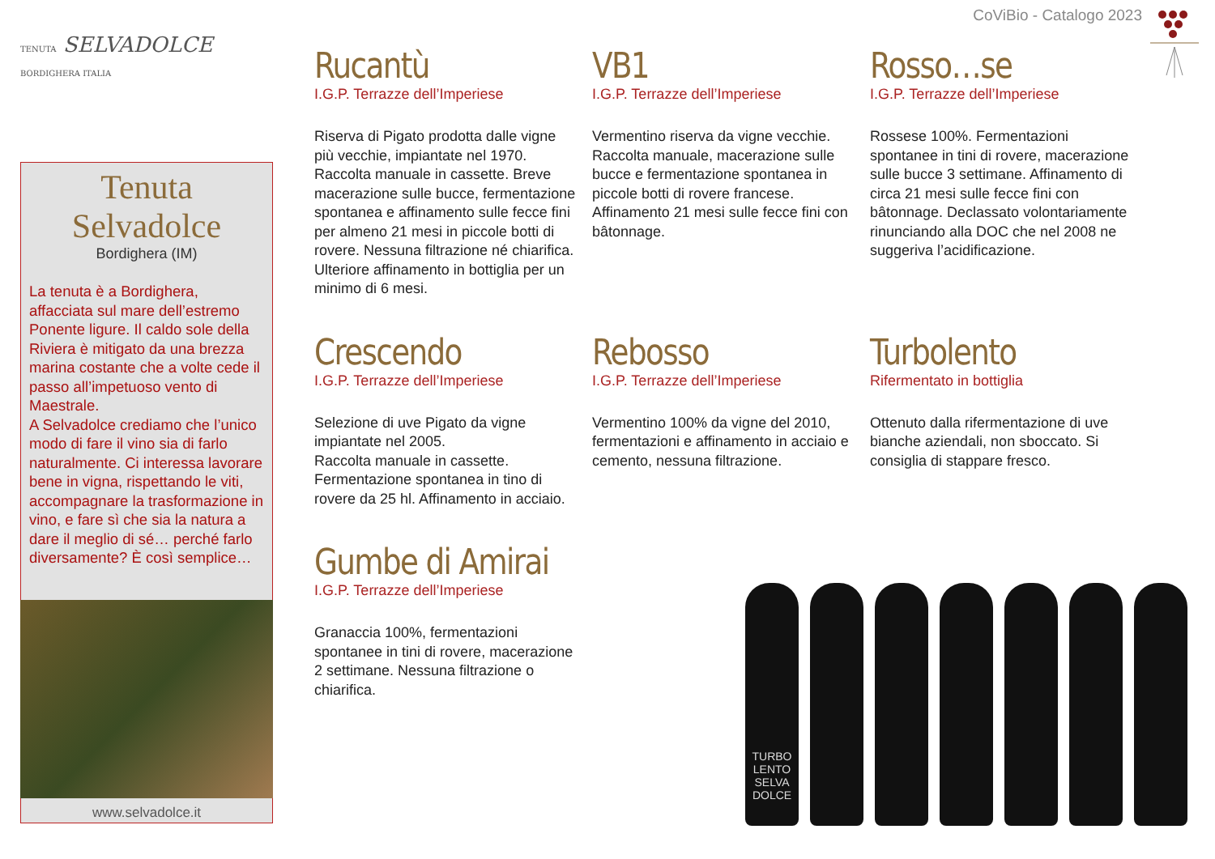CoViBio - Catalogo 2023
TENUTA SELVADOLCE
BORDIGHERA ITALIA
Tenuta
Selvadolce
Bordighera (IM)
La tenuta è a Bordighera, affacciata sul mare dell’estremo Ponente ligure. Il caldo sole della Riviera è mitigato da una brezza marina costante che a volte cede il passo all’impetuoso vento di Maestrale.
A Selvadolce crediamo che l’unico modo di fare il vino sia di farlo naturalmente. Ci interessa lavorare bene in vigna, rispettando le viti, accompagnare la trasformazione in vino, e fare sì che sia la natura a dare il meglio di sé… perché farlo diversamente? È così semplice…
www.selvadolce.it
Rucantù
I.G.P. Terrazze dell’Imperiese
Riserva di Pigato prodotta dalle vigne più vecchie, impiantate nel 1970. Raccolta manuale in cassette. Breve macerazione sulle bucce, fermentazione spontanea e affinamento sulle fecce fini per almeno 21 mesi in piccole botti di rovere. Nessuna filtrazione né chiarifica. Ulteriore affinamento in bottiglia per un minimo di 6 mesi.
VB1
I.G.P. Terrazze dell’Imperiese
Vermentino riserva da vigne vecchie. Raccolta manuale, macerazione sulle bucce e fermentazione spontanea in piccole botti di rovere francese. Affinamento 21 mesi sulle fecce fini con bâtonnage.
Rosso…se
I.G.P. Terrazze dell’Imperiese
Rossese 100%. Fermentazioni spontanee in tini di rovere, macerazione sulle bucce 3 settimane. Affinamento di circa 21 mesi sulle fecce fini con bâtonnage. Declassato volontariamente rinunciando alla DOC che nel 2008 ne suggeriva l’acidificazione.
Crescendo
I.G.P. Terrazze dell’Imperiese
Selezione di uve Pigato da vigne impiantate nel 2005.
Raccolta manuale in cassette. Fermentazione spontanea in tino di rovere da 25 hl. Affinamento in acciaio.
Rebosso
I.G.P. Terrazze dell’Imperiese
Vermentino 100% da vigne del 2010, fermentazioni e affinamento in acciaio e cemento, nessuna filtrazione.
Turbolento
Rifermentato in bottiglia
Ottenuto dalla rifermentazione di uve bianche aziendali, non sboccato. Si consiglia di stappare fresco.
Gumbe di Amirai
I.G.P. Terrazze dell’Imperiese
Granaccia 100%, fermentazioni spontanee in tini di rovere, macerazione 2 settimane. Nessuna filtrazione o chiarifica.
TURBO LENTO SELVA DOLCE